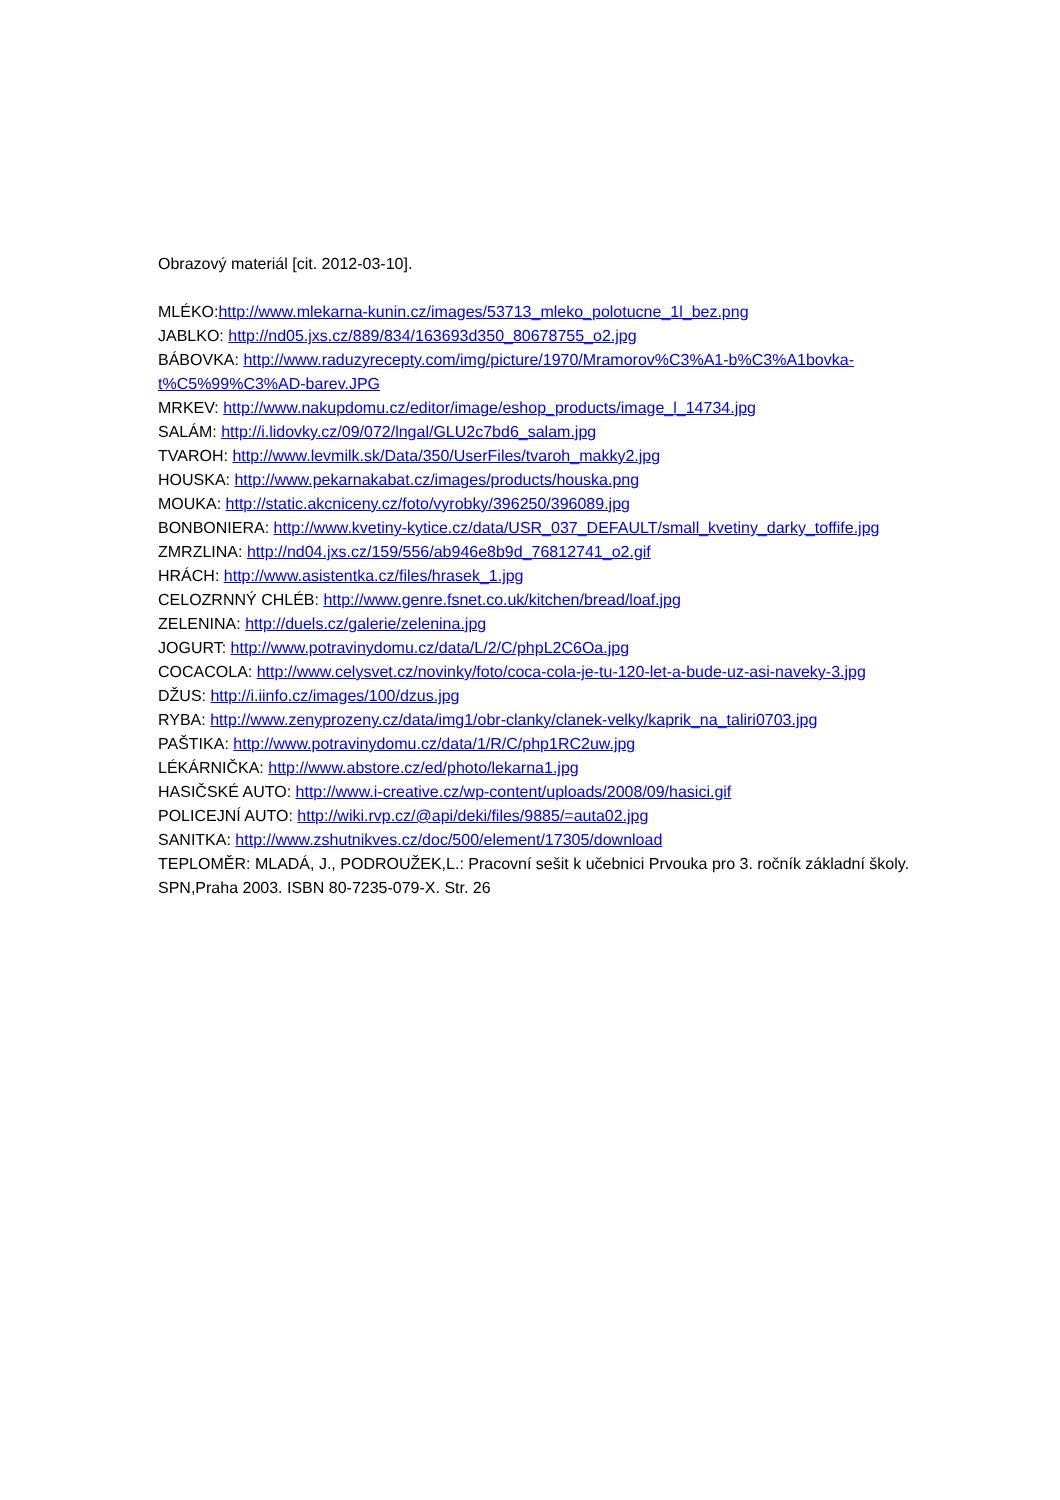Obrazový materiál [cit. 2012-03-10].
MLÉKO:http://www.mlekarna-kunin.cz/images/53713_mleko_polotucne_1l_bez.png
JABLKO: http://nd05.jxs.cz/889/834/163693d350_80678755_o2.jpg
BÁBOVKA: http://www.raduzyrecepty.com/img/picture/1970/Mramorov%C3%A1-b%C3%A1bovka-t%C5%99%C3%AD-barev.JPG
MRKEV: http://www.nakupdomu.cz/editor/image/eshop_products/image_l_14734.jpg
SALÁM: http://i.lidovky.cz/09/072/lngal/GLU2c7bd6_salam.jpg
TVAROH: http://www.levmilk.sk/Data/350/UserFiles/tvaroh_makky2.jpg
HOUSKA: http://www.pekarnakabat.cz/images/products/houska.png
MOUKA: http://static.akcniceny.cz/foto/vyrobky/396250/396089.jpg
BONBONIERA: http://www.kvetiny-kytice.cz/data/USR_037_DEFAULT/small_kvetiny_darky_toffife.jpg
ZMRZLINA: http://nd04.jxs.cz/159/556/ab946e8b9d_76812741_o2.gif
HRÁCH: http://www.asistentka.cz/files/hrasek_1.jpg
CELOZRNNÝ CHLÉB: http://www.genre.fsnet.co.uk/kitchen/bread/loaf.jpg
ZELENINA: http://duels.cz/galerie/zelenina.jpg
JOGURT: http://www.potravinydomu.cz/data/L/2/C/phpL2C6Oa.jpg
COCACOLA: http://www.celysvet.cz/novinky/foto/coca-cola-je-tu-120-let-a-bude-uz-asi-naveky-3.jpg
DŽUS: http://i.iinfo.cz/images/100/dzus.jpg
RYBA: http://www.zenyprozeny.cz/data/img1/obr-clanky/clanek-velky/kaprik_na_taliri0703.jpg
PAŠTIKA: http://www.potravinydomu.cz/data/1/R/C/php1RC2uw.jpg
LÉKÁRNIČKA: http://www.abstore.cz/ed/photo/lekarna1.jpg
HASIČSKÉ AUTO: http://www.i-creative.cz/wp-content/uploads/2008/09/hasici.gif
POLICEJNÍ AUTO: http://wiki.rvp.cz/@api/deki/files/9885/=auta02.jpg
SANITKA: http://www.zshutnikves.cz/doc/500/element/17305/download
TEPLOMĚR: MLADÁ, J., PODROUŽEK,L.: Pracovní sešit k učebnici Prvouka pro 3. ročník základní školy. SPN,Praha 2003. ISBN 80-7235-079-X. Str. 26